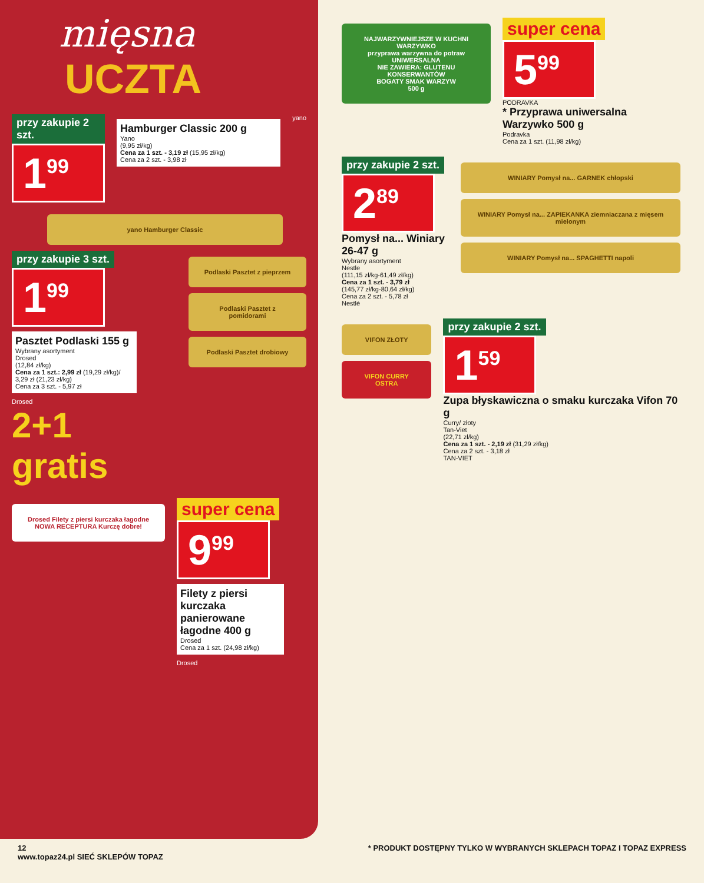mięsna
UCZTA
przy zakupie 2 szt.
1<sup>99</sup>
Hamburger Classic 200 g
Yano
(9,95 zł/kg)
Cena za 1 szt. - 3,19 zł (15,95 zł/kg)
Cena za 2 szt. - 3,98 zł
yano
yano Hamburger Classic
przy zakupie 3 szt.
1<sup>99</sup>
Pasztet Podlaski 155 g
Wybrany asortyment
Drosed
(12,84 zł/kg)
Cena za 1 szt.: 2,99 zł (19,29 zł/kg)/ 3,29 zł (21,23 zł/kg)
Cena za 3 szt. - 5,97 zł
Drosed
2+1 gratis
Podlaski Pasztet z pieprzem
Podlaski Pasztet z pomidorami
Podlaski Pasztet drobiowy
Drosed Filety z piersi kurczaka łagodne NOWA RECEPTURA Kurczę dobre!
super cena
9<sup>99</sup>
Filety z piersi kurczaka panierowane łagodne 400 g
Drosed
Cena za 1 szt. (24,98 zł/kg)
Drosed
NAJWARZYWNIEJSZE W KUCHNI
WARZYWKO
przyprawa warzywna do potraw UNIWERSALNA
NIE ZAWIERA: GLUTENU KONSERWANTÓW
BOGATY SMAK WARZYW
500 g
super cena
5<sup>99</sup>
PODRAVKA
* Przyprawa uniwersalna Warzywko 500 g
Podravka
Cena za 1 szt. (11,98 zł/kg)
przy zakupie 2 szt.
2<sup>89</sup>
Pomysł na... Winiary 26-47 g
Wybrany asortyment
Nestle
(111,15 zł/kg-61,49 zł/kg)
Cena za 1 szt. - 3,79 zł
(145,77 zł/kg-80,64 zł/kg)
Cena za 2 szt. - 5,78 zł
Nestlé
WINIARY Pomysł na... GARNEK chłopski
WINIARY Pomysł na... ZAPIEKANKA ziemniaczana z mięsem mielonym
WINIARY Pomysł na... SPAGHETTI napoli
VIFON ZŁOTY
VIFON CURRY OSTRA
przy zakupie 2 szt.
1<sup>59</sup>
Zupa błyskawiczna o smaku kurczaka Vifon 70 g
Curry/ złoty
Tan-Viet
(22,71 zł/kg)
Cena za 1 szt. - 2,19 zł (31,29 zł/kg)
Cena za 2 szt. - 3,18 zł
TAN-VIET
12
www.topaz24.pl SIEĆ SKLEPÓW TOPAZ
* PRODUKT DOSTĘPNY TYLKO W WYBRANYCH SKLEPACH TOPAZ I TOPAZ EXPRESS